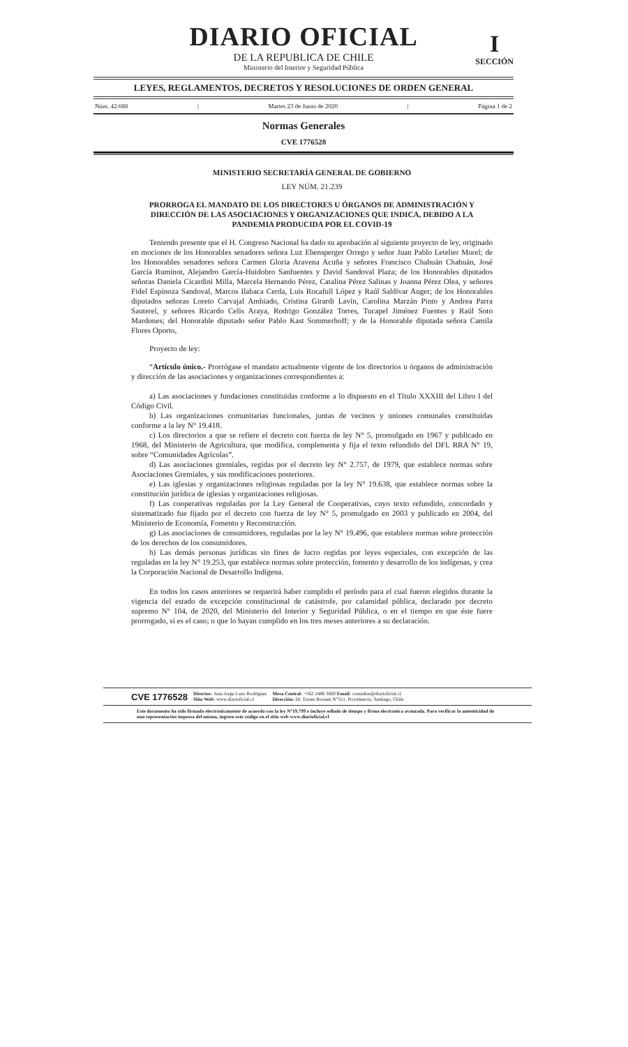I
SECCIÓN
DIARIO OFICIAL
DE LA REPUBLICA DE CHILE
Ministerio del Interior y Seguridad Pública
LEYES, REGLAMENTOS, DECRETOS Y RESOLUCIONES DE ORDEN GENERAL
Núm. 42.688 | Martes 23 de Junio de 2020 | Página 1 de 2
Normas Generales
CVE 1776528
MINISTERIO SECRETARÍA GENERAL DE GOBIERNO
LEY NÚM. 21.239
PRORROGA EL MANDATO DE LOS DIRECTORES U ÓRGANOS DE ADMINISTRACIÓN Y DIRECCIÓN DE LAS ASOCIACIONES Y ORGANIZACIONES QUE INDICA, DEBIDO A LA PANDEMIA PRODUCIDA POR EL COVID-19
Teniendo presente que el H. Congreso Nacional ha dado su aprobación al siguiente proyecto de ley, originado en mociones de los Honorables senadores señora Luz Ebensperger Orrego y señor Juan Pablo Letelier Morel; de los Honorables senadores señora Carmen Gloria Aravena Acuña y señores Francisco Chahuán Chahuán, José García Ruminot, Alejandro García-Huidobro Sanfuentes y David Sandoval Plaza; de los Honorables diputados señoras Daniela Cicardini Milla, Marcela Hernando Pérez, Catalina Pérez Salinas y Joanna Pérez Olea, y señores Fidel Espinoza Sandoval, Marcos Ilabaca Cerda, Luis Rocafull López y Raúl Saldívar Auger; de los Honorables diputados señoras Loreto Carvajal Ambiado, Cristina Girardi Lavín, Carolina Marzán Pinto y Andrea Parra Sauterel, y señores Ricardo Celis Araya, Rodrigo González Torres, Tucapel Jiménez Fuentes y Raúl Soto Mardones; del Honorable diputado señor Pablo Kast Sommerhoff; y de la Honorable diputada señora Camila Flores Oporto,
Proyecto de ley:
“Artículo único.- Prorrógase el mandato actualmente vigente de los directorios u órganos de administración y dirección de las asociaciones y organizaciones correspondientes a:
a) Las asociaciones y fundaciones constituidas conforme a lo dispuesto en el Título XXXIII del Libro I del Código Civil.
b) Las organizaciones comunitarias funcionales, juntas de vecinos y uniones comunales constituidas conforme a la ley N° 19.418.
c) Los directorios a que se refiere el decreto con fuerza de ley N° 5, promulgado en 1967 y publicado en 1968, del Ministerio de Agricultura, que modifica, complementa y fija el texto refundido del DFL RRA N° 19, sobre “Comunidades Agrícolas”.
d) Las asociaciones gremiales, regidas por el decreto ley N° 2.757, de 1979, que establece normas sobre Asociaciones Gremiales, y sus modificaciones posteriores.
e) Las iglesias y organizaciones religiosas reguladas por la ley N° 19.638, que establece normas sobre la constitución jurídica de iglesias y organizaciones religiosas.
f) Las cooperativas reguladas por la Ley General de Cooperativas, cuyo texto refundido, concordado y sistematizado fue fijado por el decreto con fuerza de ley N° 5, promulgado en 2003 y publicado en 2004, del Ministerio de Economía, Fomento y Reconstrucción.
g) Las asociaciones de consumidores, reguladas por la ley N° 19.496, que establece normas sobre protección de los derechos de los consumidores.
h) Las demás personas jurídicas sin fines de lucro regidas por leyes especiales, con excepción de las reguladas en la ley N° 19.253, que establece normas sobre protección, fomento y desarrollo de los indígenas, y crea la Corporación Nacional de Desarrollo Indígena.
En todos los casos anteriores se requerirá haber cumplido el período para el cual fueron elegidos durante la vigencia del estado de excepción constitucional de catástrofe, por calamidad pública, declarado por decreto supremo N° 104, de 2020, del Ministerio del Interior y Seguridad Pública, o en el tiempo en que éste fuere prorrogado, si es el caso; o que lo hayan cumplido en los tres meses anteriores a su declaración.
CVE 1776528 Director: Juan Jorge Lazo Rodríguez
Sitio Web: www.diarioficial.cl Mesa Central: +562 2486 3600 Email: consultas@diarioficial.cl
Dirección: Dr. Torres Boonen N°511, Providencia, Santiago, Chile.
Este documento ha sido firmado electrónicamente de acuerdo con la ley N°19.799 e incluye sellado de tiempo y firma electrónica avanzada. Para verificar la autenticidad de una representación impresa del mismo, ingrese este código en el sitio web www.diarioficial.cl